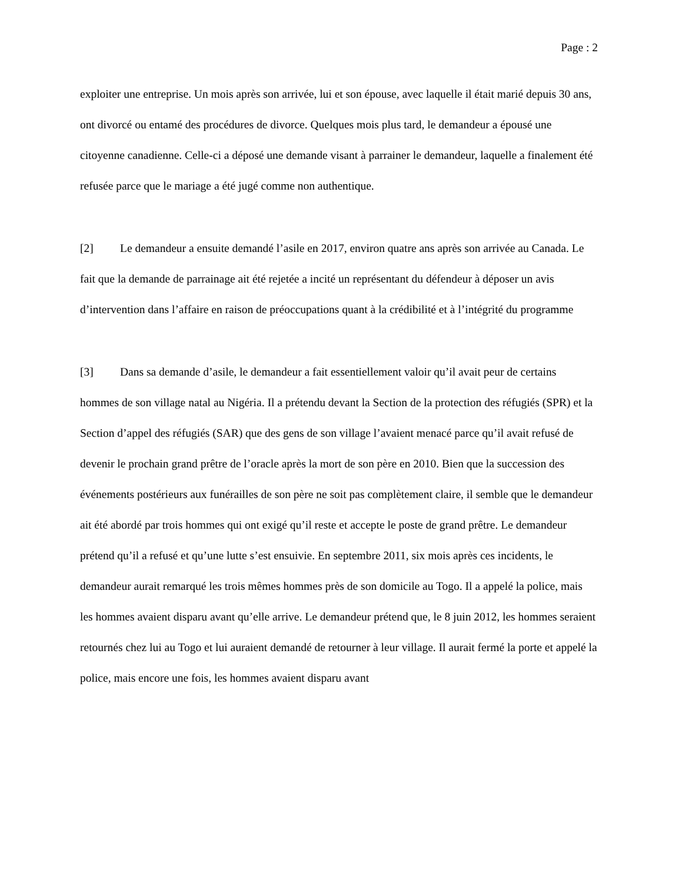Page : 2
exploiter une entreprise. Un mois après son arrivée, lui et son épouse, avec laquelle il était marié depuis 30 ans, ont divorcé ou entamé des procédures de divorce. Quelques mois plus tard, le demandeur a épousé une citoyenne canadienne. Celle-ci a déposé une demande visant à parrainer le demandeur, laquelle a finalement été refusée parce que le mariage a été jugé comme non authentique.
[2] Le demandeur a ensuite demandé l’asile en 2017, environ quatre ans après son arrivée au Canada. Le fait que la demande de parrainage ait été rejetée a incité un représentant du défendeur à déposer un avis d’intervention dans l’affaire en raison de préoccupations quant à la crédibilité et à l’intégrité du programme
[3] Dans sa demande d’asile, le demandeur a fait essentiellement valoir qu’il avait peur de certains hommes de son village natal au Nigéria. Il a prétendu devant la Section de la protection des réfugiés (SPR) et la Section d’appel des réfugiés (SAR) que des gens de son village l’avaient menacé parce qu’il avait refusé de devenir le prochain grand prêtre de l’oracle après la mort de son père en 2010. Bien que la succession des événements postérieurs aux funérailles de son père ne soit pas complètement claire, il semble que le demandeur ait été abordé par trois hommes qui ont exigé qu’il reste et accepte le poste de grand prêtre. Le demandeur prétend qu’il a refusé et qu’une lutte s’est ensuivie. En septembre 2011, six mois après ces incidents, le demandeur aurait remarqué les trois mêmes hommes près de son domicile au Togo. Il a appelé la police, mais les hommes avaient disparu avant qu’elle arrive. Le demandeur prétend que, le 8 juin 2012, les hommes seraient retournés chez lui au Togo et lui auraient demandé de retourner à leur village. Il aurait fermé la porte et appelé la police, mais encore une fois, les hommes avaient disparu avant